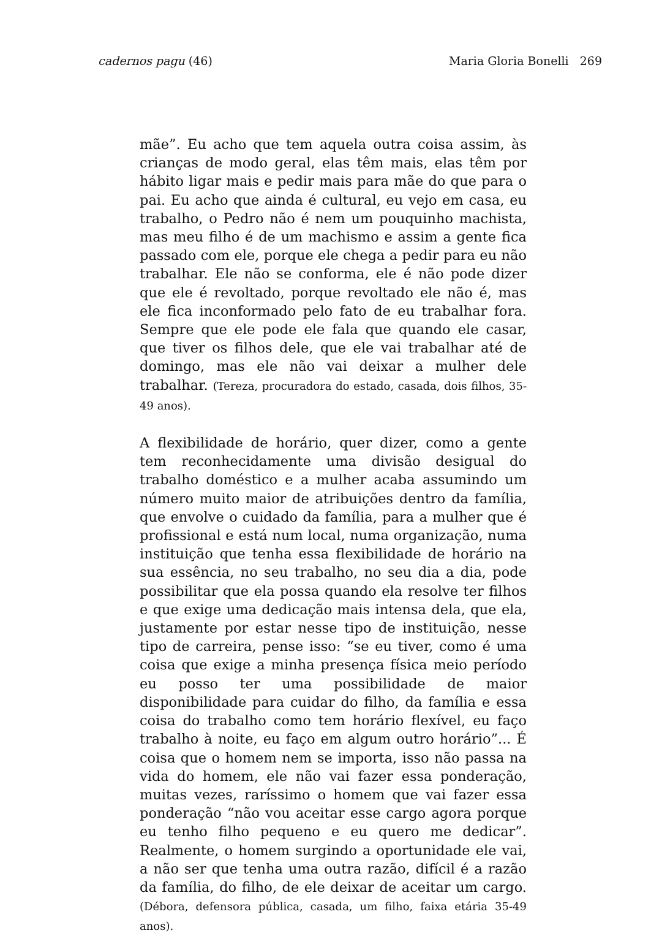cadernos pagu (46) Maria Gloria Bonelli 269
mãe”. Eu acho que tem aquela outra coisa assim, às crianças de modo geral, elas têm mais, elas têm por hábito ligar mais e pedir mais para mãe do que para o pai. Eu acho que ainda é cultural, eu vejo em casa, eu trabalho, o Pedro não é nem um pouquinho machista, mas meu filho é de um machismo e assim a gente fica passado com ele, porque ele chega a pedir para eu não trabalhar. Ele não se conforma, ele é não pode dizer que ele é revoltado, porque revoltado ele não é, mas ele fica inconformado pelo fato de eu trabalhar fora. Sempre que ele pode ele fala que quando ele casar, que tiver os filhos dele, que ele vai trabalhar até de domingo, mas ele não vai deixar a mulher dele trabalhar. (Tereza, procuradora do estado, casada, dois filhos, 35-49 anos).
A flexibilidade de horário, quer dizer, como a gente tem reconhecidamente uma divisão desigual do trabalho doméstico e a mulher acaba assumindo um número muito maior de atribuições dentro da família, que envolve o cuidado da família, para a mulher que é profissional e está num local, numa organização, numa instituição que tenha essa flexibilidade de horário na sua essência, no seu trabalho, no seu dia a dia, pode possibilitar que ela possa quando ela resolve ter filhos e que exige uma dedicação mais intensa dela, que ela, justamente por estar nesse tipo de instituição, nesse tipo de carreira, pense isso: “se eu tiver, como é uma coisa que exige a minha presença física meio período eu posso ter uma possibilidade de maior disponibilidade para cuidar do filho, da família e essa coisa do trabalho como tem horário flexível, eu faço trabalho à noite, eu faço em algum outro horário”... É coisa que o homem nem se importa, isso não passa na vida do homem, ele não vai fazer essa ponderação, muitas vezes, raríssimo o homem que vai fazer essa ponderação “não vou aceitar esse cargo agora porque eu tenho filho pequeno e eu quero me dedicar”. Realmente, o homem surgindo a oportunidade ele vai, a não ser que tenha uma outra razão, difícil é a razão da família, do filho, de ele deixar de aceitar um cargo. (Débora, defensora pública, casada, um filho, faixa etária 35-49 anos).